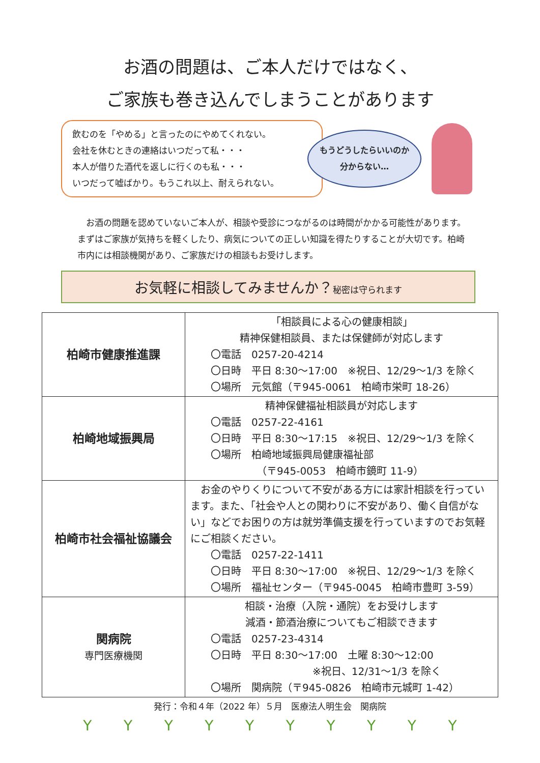お酒の問題は、ご本人だけではなく、
ご家族も巻き込んでしまうことがあります
飲むのを「やめる」と言ったのにやめてくれない。
会社を休むときの連絡はいつだって私・・・
本人が借りた酒代を返しに行くのも私・・・
いつだって嘘ばかり。もうこれ以上、耐えられない。
もうどうしたらいいのか
分からない…
お酒の問題を認めていないご本人が、相談や受診につながるのは時間がかかる可能性があります。まずはご家族が気持ちを軽くしたり、病気についての正しい知識を得たりすることが大切です。柏崎市内には相談機関があり、ご家族だけの相談もお受けします。
お気軽に相談してみませんか？秘密は守られます
| 柏崎市健康推進課 | 「相談員による心の健康相談」 精神保健相談員、または保健師が対応します 〇電話 0257-20-4214 〇日時 平日 8:30～17:00 ※祝日、12/29～1/3 を除く 〇場所 元気館（〒945-0061 柏崎市栄町 18-26） |
| 柏崎地域振興局 | 精神保健福祉相談員が対応します 〇電話 0257-22-4161 〇日時 平日 8:30～17:15 ※祝日、12/29～1/3 を除く 〇場所 柏崎地域振興局健康福祉部 （〒945-0053 柏崎市鏡町 11-9） |
| 柏崎市社会福祉協議会 | お金のやりくりについて不安がある方には家計相談を行っています。また、「社会や人との関わりに不安があり、働く自信がない」などでお困りの方は就労準備支援を行っていますのでお気軽にご相談ください。 〇電話 0257-22-1411 〇日時 平日 8:30～17:00 ※祝日、12/29～1/3 を除く 〇場所 福祉センター（〒945-0045 柏崎市豊町 3-59） |
| 関病院 専門医療機関 | 相談・治療（入院・通院）をお受けします 減酒・節酒治療についてもご相談できます 〇電話 0257-23-4314 〇日時 平日 8:30～17:00 土曜 8:30～12:00 ※祝日、12/31～1/3 を除く 〇場所 関病院（〒945-0826 柏崎市元城町 1-42） |
発行：令和４年（2022 年）５月　医療法人明生会　関病院
YYYYYYYYYY